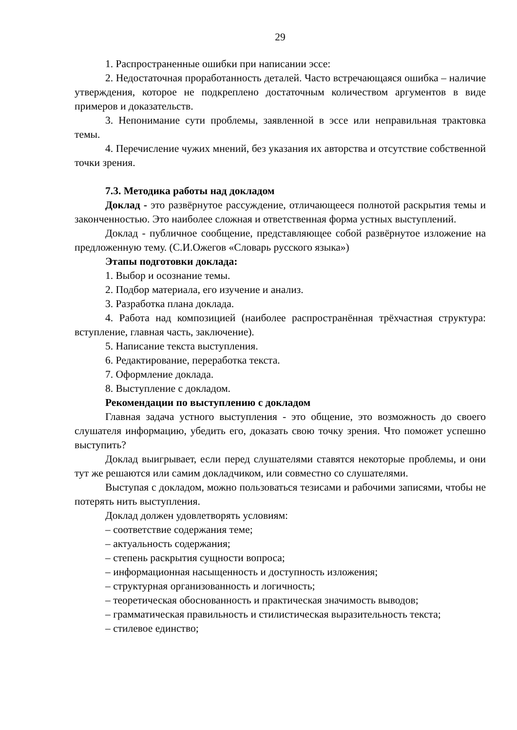29
1. Распространенные ошибки при написании эссе:
2. Недостаточная проработанность деталей. Часто встречающаяся ошибка – наличие утверждения, которое не подкреплено достаточным количеством аргументов в виде примеров и доказательств.
3. Непонимание сути проблемы, заявленной в эссе или неправильная трактовка темы.
4. Перечисление чужих мнений, без указания их авторства и отсутствие собственной точки зрения.
7.3. Методика работы над докладом
Доклад - это развёрнутое рассуждение, отличающееся полнотой раскрытия темы и законченностью. Это наиболее сложная и ответственная форма устных выступлений.
Доклад - публичное сообщение, представляющее собой развёрнутое изложение на предложенную тему. (С.И.Ожегов «Словарь русского языка»)
Этапы подготовки доклада:
1. Выбор и осознание темы.
2. Подбор материала, его изучение и анализ.
3. Разработка плана доклада.
4. Работа над композицией (наиболее распространённая трёхчастная структура: вступление, главная часть, заключение).
5. Написание текста выступления.
6. Редактирование, переработка текста.
7. Оформление доклада.
8. Выступление с докладом.
Рекомендации по выступлению с докладом
Главная задача устного выступления - это общение, это возможность до своего слушателя информацию, убедить его, доказать свою точку зрения. Что поможет успешно выступить?
Доклад выигрывает, если перед слушателями ставятся некоторые проблемы, и они тут же решаются или самим докладчиком, или совместно со слушателями.
Выступая с докладом, можно пользоваться тезисами и рабочими записями, чтобы не потерять нить выступления.
Доклад должен удовлетворять условиям:
– соответствие содержания теме;
– актуальность содержания;
– степень раскрытия сущности вопроса;
– информационная насыщенность и доступность изложения;
– структурная организованность и логичность;
– теоретическая обоснованность и практическая значимость выводов;
– грамматическая правильность и стилистическая выразительность текста;
– стилевое единство;